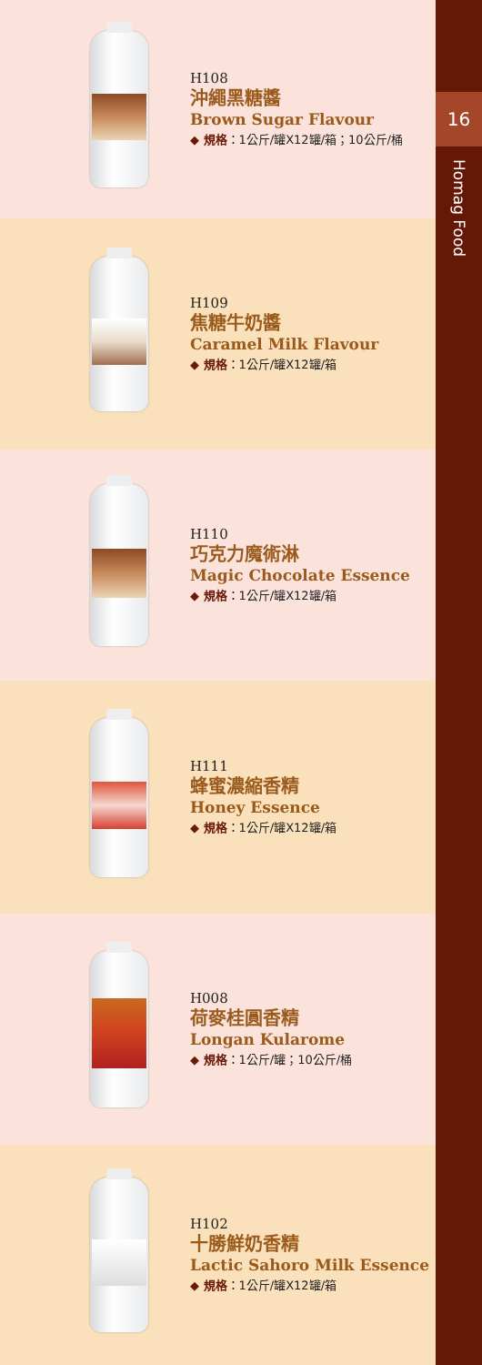H108
沖繩黑糖醬
Brown Sugar Flavour
◆ 規格：1公斤/罐X12罐/箱；10公斤/桶
H109
焦糖牛奶醬
Caramel Milk Flavour
◆ 規格：1公斤/罐X12罐/箱
H110
巧克力魔術淋
Magic Chocolate Essence
◆ 規格：1公斤/罐X12罐/箱
H111
蜂蜜濃縮香精
Honey Essence
◆ 規格：1公斤/罐X12罐/箱
H008
荷麥桂圓香精
Longan Kularome
◆ 規格：1公斤/罐；10公斤/桶
H102
十勝鮮奶香精
Lactic Sahoro Milk Essence
◆ 規格：1公斤/罐X12罐/箱
16
Homag Food